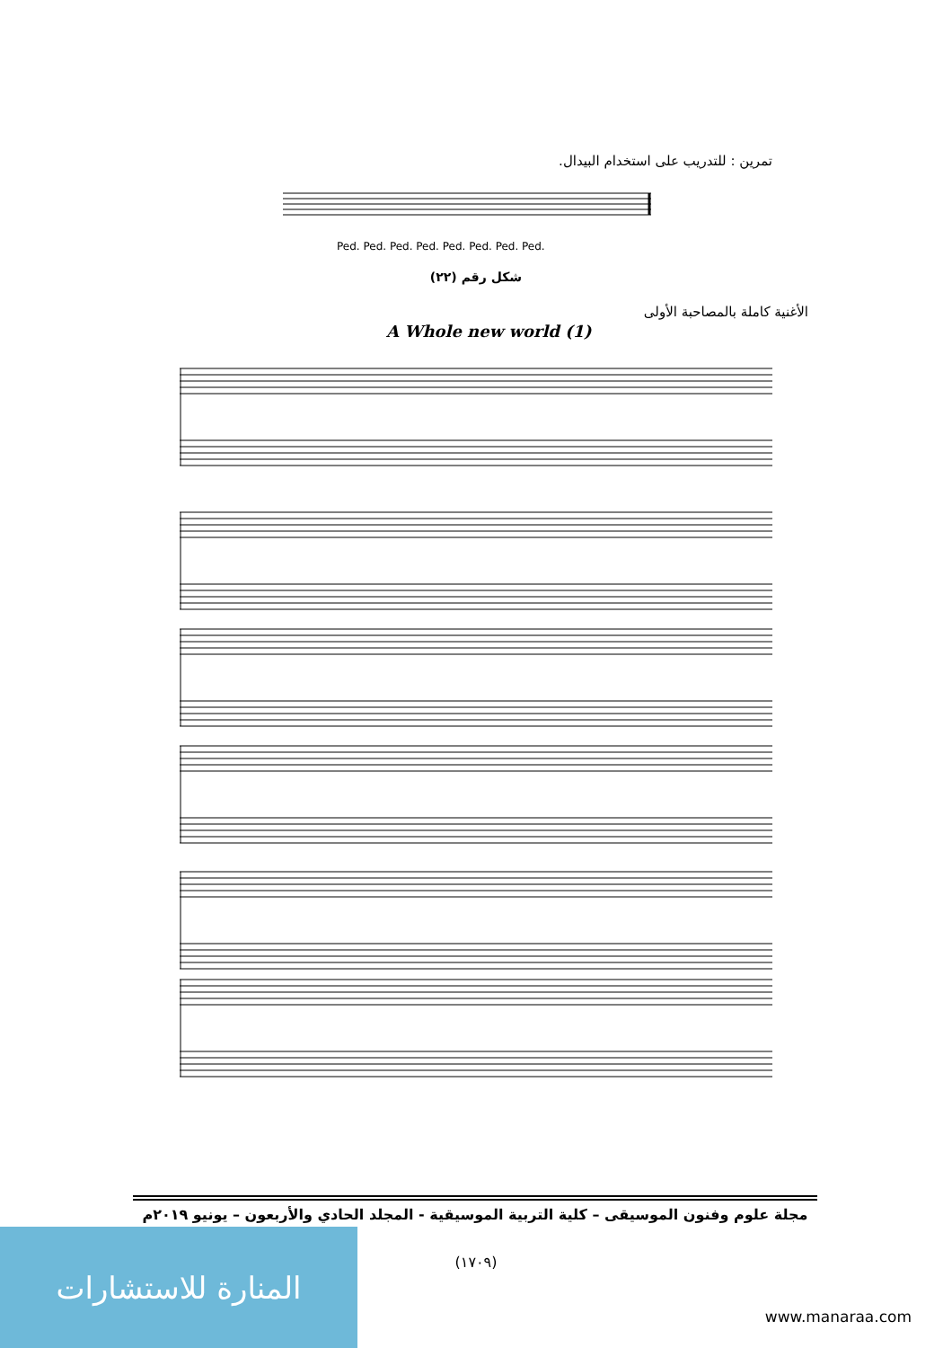تمرين : للتدريب على استخدام البيدال.
Ped. Ped. Ped. Ped. Ped. Ped. Ped. Ped.
شكل رقم (٢٢)
الأغنية كاملة بالمصاحبة الأولى
A Whole new world (1)
مجلة علوم وفنون الموسيقى – كلية التربية الموسيقية - المجلد الحادي والأربعون – يونيو ٢٠١٩م
(١٧٠٩) المنارة للاستشارات
www.manaraa.com